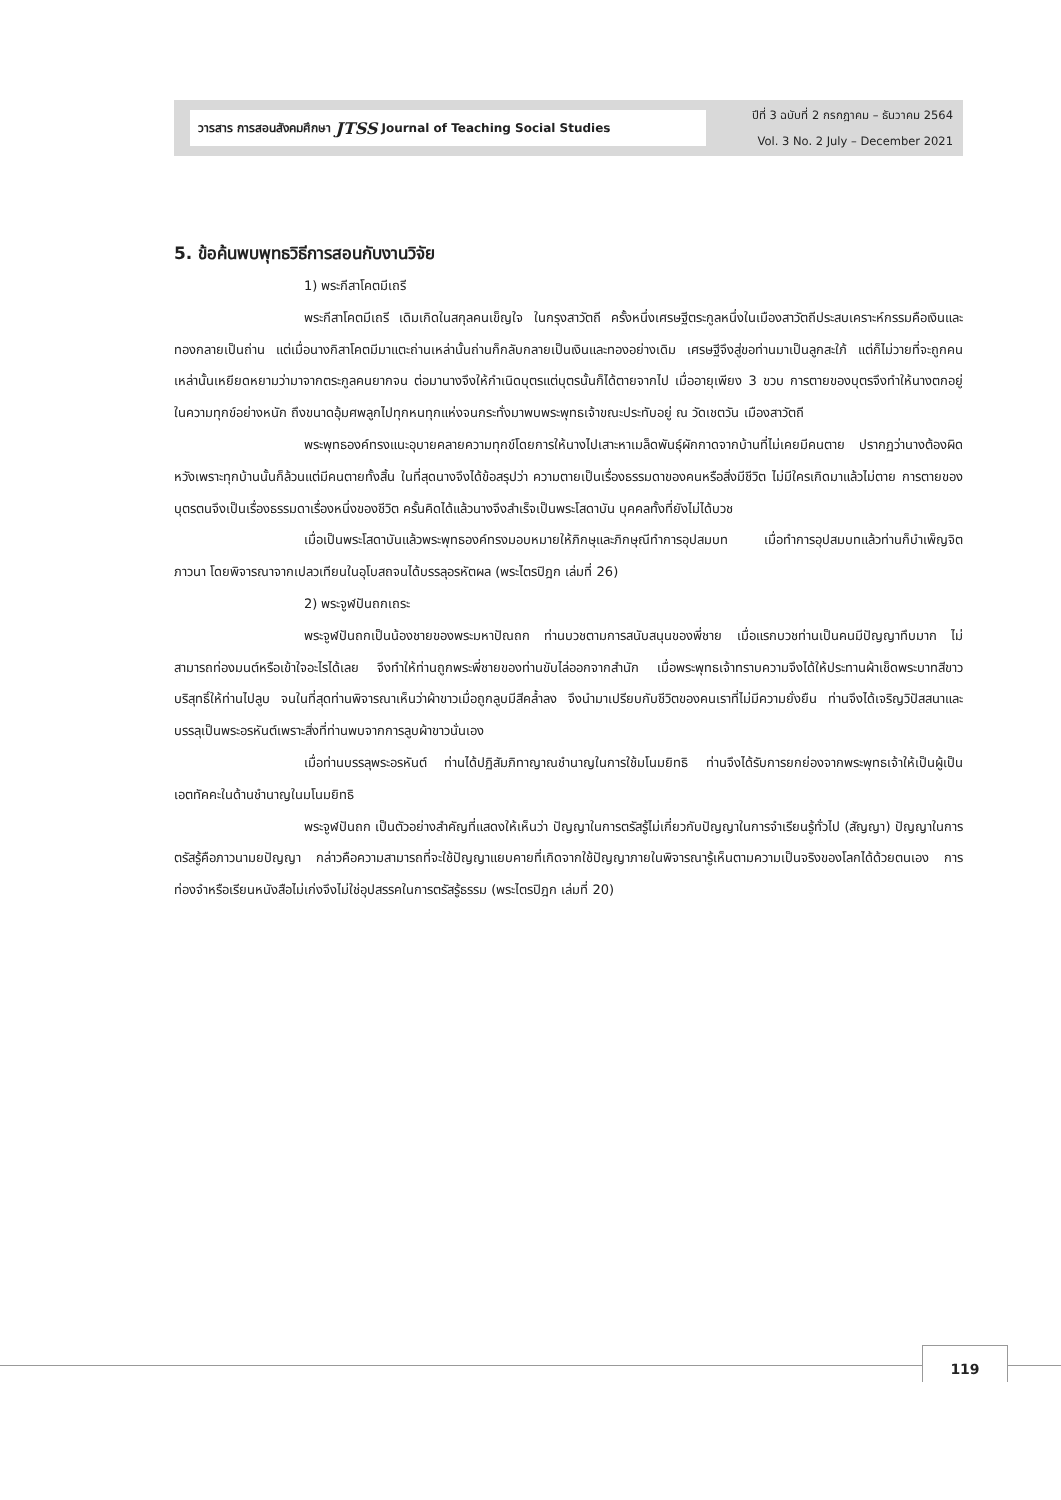วารสาร การสอนสังคมศึกษา JTSS Journal of Teaching Social Studies
ปีที่ 3 ฉบับที่ 2 กรกฎาคม – ธันวาคม 2564
Vol. 3 No. 2 July – December 2021
5. ข้อค้นพบพุทธวิธีการสอนกับงานวิจัย
1) พระกีสาโคตมีเถรี
พระกีสาโคตมีเถรี เดิมเกิดในสกุลคนเข็ญใจ ในกรุงสาวัตถี ครั้งหนึ่งเศรษฐีตระกูลหนึ่งในเมืองสาวัตถีประสบเคราะห์กรรมคือเงินและทองกลายเป็นถ่าน แต่เมื่อนางกิสาโคตมีมาแตะถ่านเหล่านั้นถ่านก็กลับกลายเป็นเงินและทองอย่างเดิม เศรษฐีจึงสู่ขอท่านมาเป็นลูกสะใภ้ แต่ก็ไม่วายที่จะถูกคนเหล่านั้นเหยียดหยามว่ามาจากตระกูลคนยากจน ต่อมานางจึงให้กำเนิดบุตรแต่บุตรนั้นก็ได้ตายจากไป เมื่ออายุเพียง 3 ขวบ การตายของบุตรจึงทำให้นางตกอยู่ในความทุกข์อย่างหนัก ถึงขนาดอุ้มศพลูกไปทุกหนทุกแห่งจนกระทั่งมาพบพระพุทธเจ้าขณะประทับอยู่ ณ วัดเชตวัน เมืองสาวัตถี
พระพุทธองค์ทรงแนะอุบายคลายความทุกข์โดยการให้นางไปเสาะหาเมล็ดพันธุ์ผักกาดจากบ้านที่ไม่เคยมีคนตาย ปรากฏว่านางต้องผิดหวังเพราะทุกบ้านนั้นก็ล้วนแต่มีคนตายทั้งสิ้น ในที่สุดนางจึงได้ข้อสรุปว่า ความตายเป็นเรื่องธรรมดาของคนหรือสิ่งมีชีวิต ไม่มีใครเกิดมาแล้วไม่ตาย การตายของบุตรตนจึงเป็นเรื่องธรรมดาเรื่องหนึ่งของชีวิต ครั้นคิดได้แล้วนางจึงสำเร็จเป็นพระโสดาบัน บุคคลทั้งที่ยังไม่ได้บวช
เมื่อเป็นพระโสดาบันแล้วพระพุทธองค์ทรงมอบหมายให้ภิกษุและภิกษุณีทำการอุปสมบท เมื่อทำการอุปสมบทแล้วท่านก็บำเพ็ญจิตภาวนา โดยพิจารณาจากเปลวเทียนในอุโบสถจนได้บรรลุอรหัตผล (พระไตรปิฎก เล่มที่ 26)
2) พระจูฬปันถกเถระ
พระจูฬปันถกเป็นน้องชายของพระมหาปัณถก ท่านบวชตามการสนับสนุนของพี่ชาย เมื่อแรกบวชท่านเป็นคนมีปัญญาทึบมาก ไม่สามารถท่องมนต์หรือเข้าใจอะไรได้เลย จึงทำให้ท่านถูกพระพี่ชายของท่านขับไล่ออกจากสำนัก เมื่อพระพุทธเจ้าทราบความจึงได้ให้ประทานผ้าเช็ดพระบาทสีขาวบริสุทธิ์ให้ท่านไปลูบ จนในที่สุดท่านพิจารณาเห็นว่าผ้าขาวเมื่อถูกลูบมีสีคล้ำลง จึงนำมาเปรียบกับชีวิตของคนเราที่ไม่มีความยั่งยืน ท่านจึงได้เจริญวิปัสสนาและบรรลุเป็นพระอรหันต์เพราะสิ่งที่ท่านพบจากการลูบผ้าขาวนั่นเอง
เมื่อท่านบรรลุพระอรหันต์ ท่านได้ปฏิสัมภิทาญาณชำนาญในการใช้มโนมยิทธิ ท่านจึงได้รับการยกย่องจากพระพุทธเจ้าให้เป็นผู้เป็นเอตทัคคะในด้านชำนาญในมโนมยิทธิ
พระจูฬปันถก เป็นตัวอย่างสำคัญที่แสดงให้เห็นว่า ปัญญาในการตรัสรู้ไม่เกี่ยวกับปัญญาในการจำเรียนรู้ทั่วไป (สัญญา) ปัญญาในการตรัสรู้คือภาวนามยปัญญา กล่าวคือความสามารถที่จะใช้ปัญญาแยบคายที่เกิดจากใช้ปัญญาภายในพิจารณารู้เห็นตามความเป็นจริงของโลกได้ด้วยตนเอง การท่องจำหรือเรียนหนังสือไม่เก่งจึงไม่ใช่อุปสรรคในการตรัสรู้ธรรม (พระไตรปิฎก เล่มที่ 20)
119